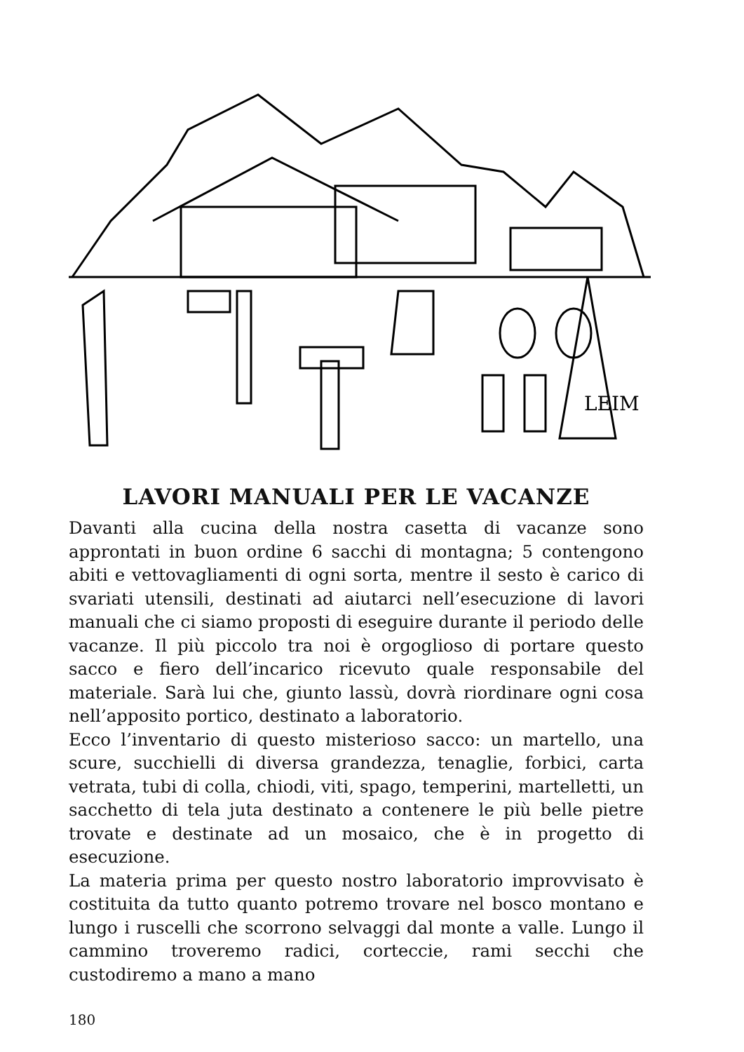LEIM
LAVORI MANUALI PER LE VACANZE
Davanti alla cucina della nostra casetta di vacanze sono approntati in buon ordine 6 sacchi di montagna; 5 contengono abiti e vettovagliamenti di ogni sorta, mentre il sesto è carico di svariati utensili, destinati ad aiutarci nell’esecuzione di lavori manuali che ci siamo proposti di eseguire durante il periodo delle vacanze. Il più piccolo tra noi è orgoglioso di portare questo sacco e fiero dell’incarico ricevuto quale responsabile del materiale. Sarà lui che, giunto lassù, dovrà riordinare ogni cosa nell’apposito portico, destinato a laboratorio.
Ecco l’inventario di questo misterioso sacco: un martello, una scure, succhielli di diversa grandezza, tenaglie, forbici, carta vetrata, tubi di colla, chiodi, viti, spago, temperini, martelletti, un sacchetto di tela juta destinato a contenere le più belle pietre trovate e destinate ad un mosaico, che è in progetto di esecuzione.
La materia prima per questo nostro laboratorio improvvisato è costituita da tutto quanto potremo trovare nel bosco montano e lungo i ruscelli che scorrono selvaggi dal monte a valle. Lungo il cammino troveremo radici, corteccie, rami secchi che custodiremo a mano a mano
180